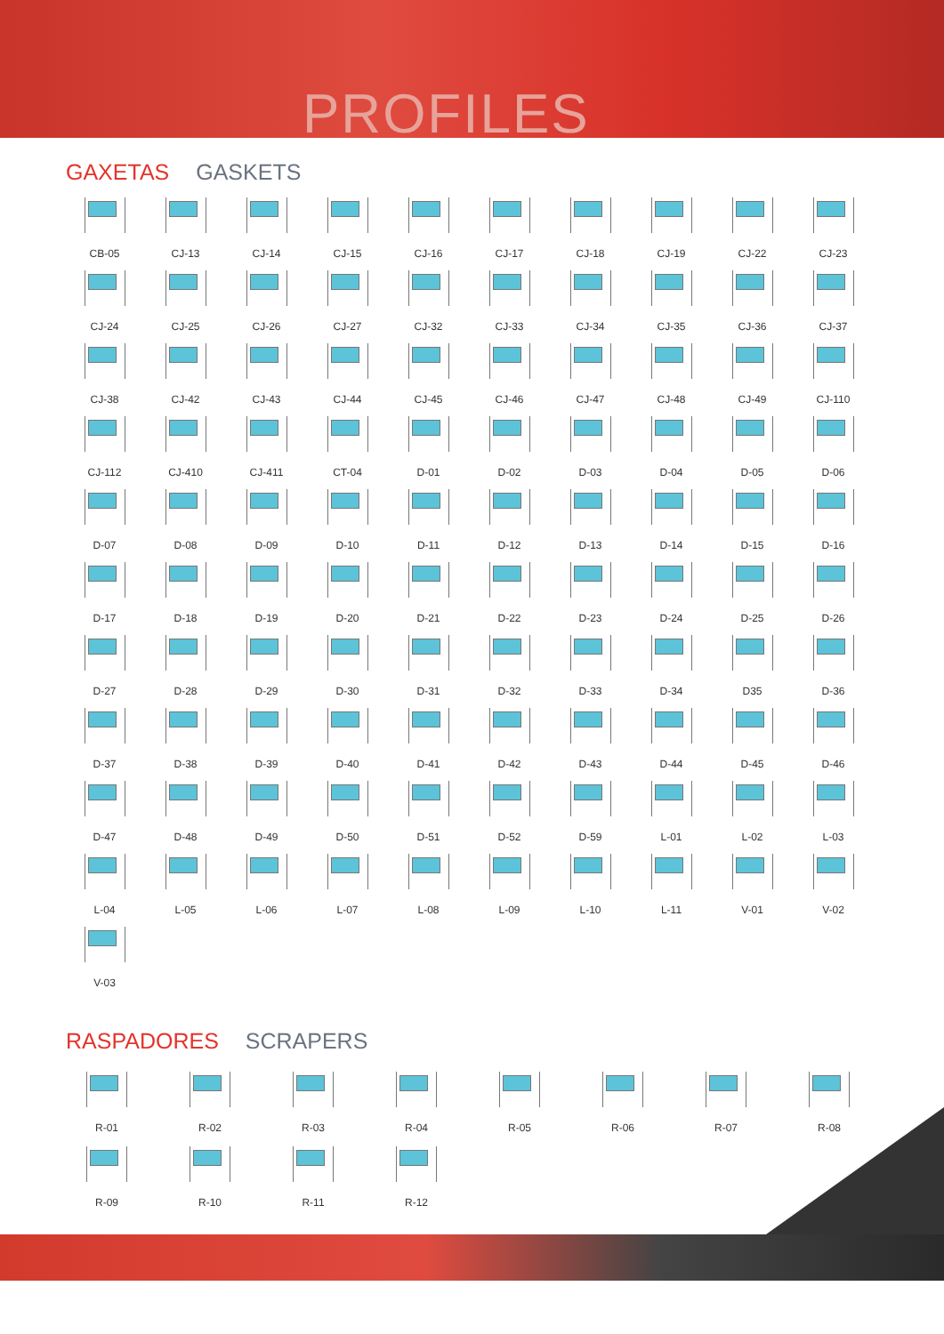PROFILES
GAXETAS GASKETS
CB-05
CJ-13
CJ-14
CJ-15
CJ-16
CJ-17
CJ-18
CJ-19
CJ-22
CJ-23
CJ-24
CJ-25
CJ-26
CJ-27
CJ-32
CJ-33
CJ-34
CJ-35
CJ-36
CJ-37
CJ-38
CJ-42
CJ-43
CJ-44
CJ-45
CJ-46
CJ-47
CJ-48
CJ-49
CJ-110
CJ-112
CJ-410
CJ-411
CT-04
D-01
D-02
D-03
D-04
D-05
D-06
D-07
D-08
D-09
D-10
D-11
D-12
D-13
D-14
D-15
D-16
D-17
D-18
D-19
D-20
D-21
D-22
D-23
D-24
D-25
D-26
D-27
D-28
D-29
D-30
D-31
D-32
D-33
D-34
D35
D-36
D-37
D-38
D-39
D-40
D-41
D-42
D-43
D-44
D-45
D-46
D-47
D-48
D-49
D-50
D-51
D-52
D-59
L-01
L-02
L-03
L-04
L-05
L-06
L-07
L-08
L-09
L-10
L-11
V-01
V-02
V-03
RASPADORES SCRAPERS
R-01
R-02
R-03
R-04
R-05
R-06
R-07
R-08
R-09
R-10
R-11
R-12